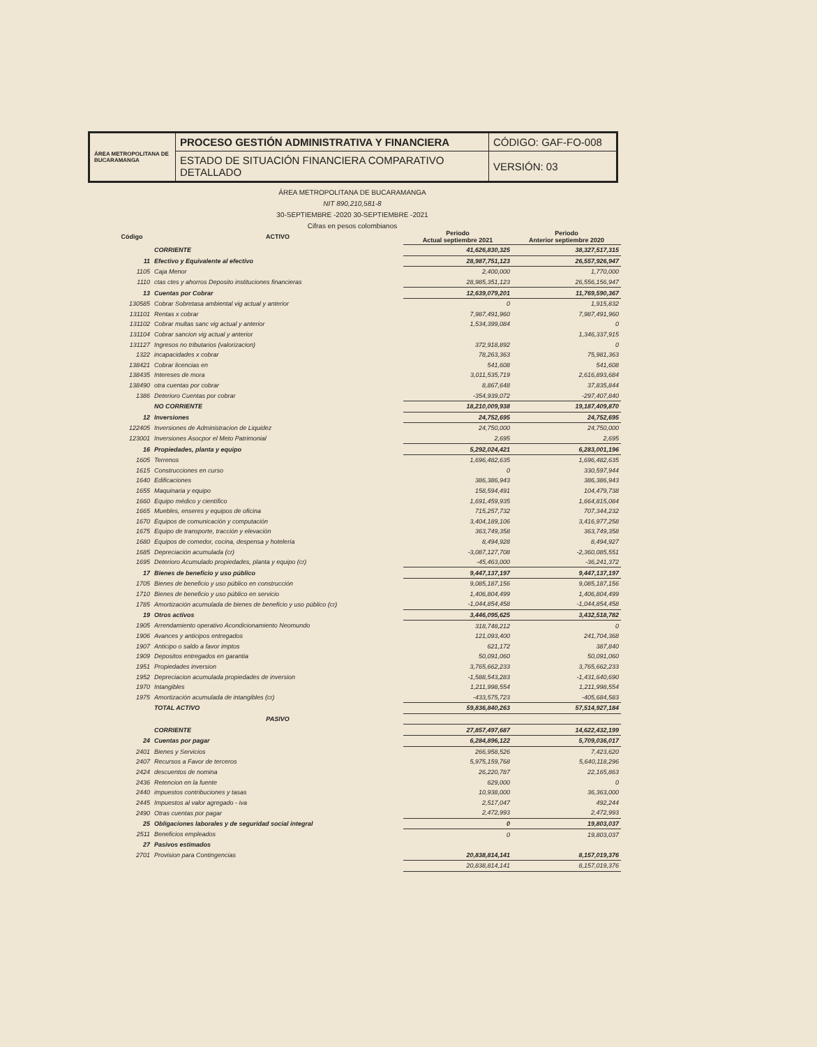| ÁREA METROPOLITANA DE BUCARAMANGA | PROCESO GESTIÓN ADMINISTRATIVA Y FINANCIERA | CÓDIGO: GAF-FO-008 |
| | ESTADO DE SITUACIÓN FINANCIERA COMPARATIVO DETALLADO | VERSIÓN: 03 |
ÁREA METROPOLITANA DE BUCARAMANGA
NIT 890,210,581-8
30-SEPTIEMBRE -2020 30-SEPTIEMBRE -2021
Cifras en pesos colombianos
| Código | ACTIVO | Periodo Actual septiembre 2021 | Periodo Anterior septiembre 2020 |
| --- | --- | --- | --- |
| | CORRIENTE | 41,626,830,325 | 38,327,517,315 |
| 11 | Efectivo y Equivalente al efectivo | 28,987,751,123 | 26,557,926,947 |
| 1105 | Caja Menor | 2,400,000 | 1,770,000 |
| 1110 | ctas ctes y ahorros Deposito instituciones financieras | 28,985,351,123 | 26,556,156,947 |
| 13 | Cuentas por Cobrar | 12,639,079,201 | 11,769,590,367 |
| 130585 | Cobrar Sobretasa ambiental vig actual y anterior | 0 | 1,915,832 |
| 131101 | Rentas x cobrar | 7,987,491,960 | 7,987,491,960 |
| 131102 | Cobrar multas sanc vig actual y anterior | 1,534,399,084 | 0 |
| 131104 | Cobrar sancion vig actual y anterior | | 1,346,337,915 |
| 131127 | Ingresos no tributarios (valorizacion) | 372,918,892 | 0 |
| 1322 | incapacidades x cobrar | 78,263,363 | 75,981,363 |
| 138421 | Cobrar licencias en | 541,608 | 541,608 |
| 138435 | Intereses de mora | 3,011,535,719 | 2,616,893,684 |
| 138490 | otra cuentas por cobrar | 8,867,648 | 37,835,844 |
| 1386 | Deterioro Cuentas por cobrar | -354,939,072 | -297,407,840 |
| | NO CORRIENTE | 18,210,009,938 | 19,187,409,870 |
| 12 | Inversiones | 24,752,695 | 24,752,695 |
| 122405 | Inversiones de Administracion de Liquidez | 24,750,000 | 24,750,000 |
| 123001 | Inversiones Asocpor el Meto Patrimonial | 2,695 | 2,695 |
| 16 | Propiedades, planta y equipo | 5,292,024,421 | 6,283,001,196 |
| 1605 | Terrenos | 1,696,482,635 | 1,696,482,635 |
| 1615 | Construcciones en curso | 0 | 330,597,944 |
| 1640 | Edificaciones | 386,386,943 | 386,386,943 |
| 1655 | Maquinaria y equipo | 158,594,491 | 104,479,738 |
| 1660 | Equipo médico y científico | 1,691,459,935 | 1,664,815,084 |
| 1665 | Muebles, enseres y equipos de oficina | 715,257,732 | 707,344,232 |
| 1670 | Equipos de comunicación y computación | 3,404,189,106 | 3,416,977,258 |
| 1675 | Equipo de transporte, tracción y elevación | 363,749,358 | 363,749,358 |
| 1680 | Equipos de comedor, cocina, despensa y hotelería | 8,494,928 | 8,494,927 |
| 1685 | Depreciación acumulada (cr) | -3,087,127,708 | -2,360,085,551 |
| 1695 | Deterioro Acumulado propiedades, planta y equipo (cr) | -45,463,000 | -36,241,372 |
| 17 | Bienes de beneficio y uso público | 9,447,137,197 | 9,447,137,197 |
| 1705 | Bienes de beneficio y uso público en construcción | 9,085,187,156 | 9,085,187,156 |
| 1710 | Bienes de beneficio y uso público en servicio | 1,406,804,499 | 1,406,804,499 |
| 1785 | Amortización acumulada de bienes de beneficio y uso público (cr) | -1,044,854,458 | -1,044,854,458 |
| 19 | Otros activos | 3,446,095,625 | 3,432,518,782 |
| 1905 | Arrendamiento operativo Acondicionamiento Neomundo | 318,748,212 | 0 |
| 1906 | Avances y anticipos entregados | 121,093,400 | 241,704,368 |
| 1907 | Anticipo o saldo a favor imptos | 621,172 | 387,840 |
| 1909 | Depositos entregados en garantia | 50,091,060 | 50,091,060 |
| 1951 | Propiedades inversion | 3,765,662,233 | 3,765,662,233 |
| 1952 | Depreciacion acumulada propiedades de inversion | -1,588,543,283 | -1,431,640,690 |
| 1970 | Intangibles | 1,211,998,554 | 1,211,998,554 |
| 1975 | Amortización acumulada de intangibles (cr) | -433,575,723 | -405,684,583 |
| | TOTAL ACTIVO | 59,836,840,263 | 57,514,927,184 |
| | PASIVO | | |
| | CORRIENTE | 27,857,497,687 | 14,622,432,199 |
| 24 | Cuentas por pagar | 6,284,896,122 | 5,709,036,017 |
| 2401 | Bienes y Servicios | 266,958,526 | 7,423,620 |
| 2407 | Recursos a Favor de terceros | 5,975,159,768 | 5,640,118,296 |
| 2424 | descuentos de nomina | 26,220,787 | 22,165,863 |
| 2436 | Retencion en la fuente | 629,000 | 0 |
| 2440 | impuestos contribuciones y tasas | 10,938,000 | 36,363,000 |
| 2445 | Impuestos al valor agregado - iva | 2,517,047 | 492,244 |
| 2490 | Otras cuentas por pagar | 2,472,993 | 2,472,993 |
| 25 | Obligaciones laborales y de seguridad social integral | 0 | 19,803,037 |
| 2511 | Beneficios empleados | 0 | 19,803,037 |
| 27 | Pasivos estimados | | |
| 2701 | Provision para Contingencias | 20,838,814,141 | 8,157,019,376 |
| | | 20,838,814,141 | 8,157,019,376 |